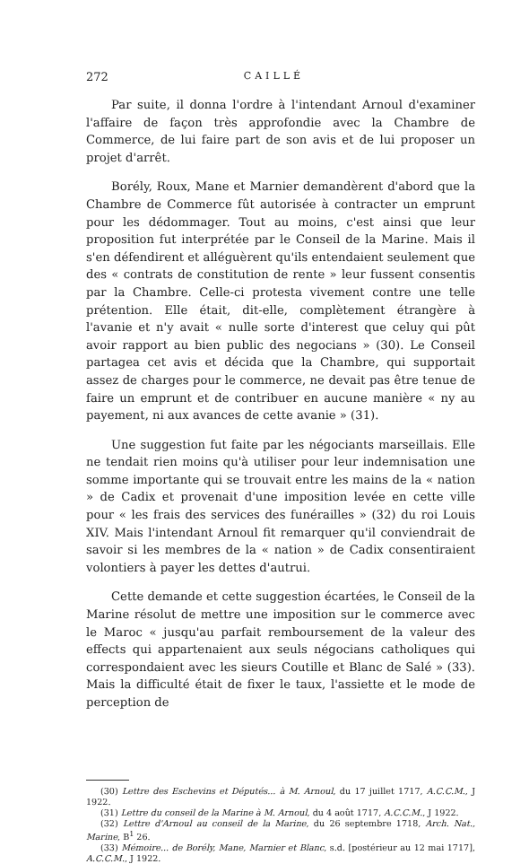272 CAILLÉ
Par suite, il donna l'ordre à l'intendant Arnoul d'examiner l'affaire de façon très approfondie avec la Chambre de Commerce, de lui faire part de son avis et de lui proposer un projet d'arrêt.
Borély, Roux, Mane et Marnier demandèrent d'abord que la Chambre de Commerce fût autorisée à contracter un emprunt pour les dédommager. Tout au moins, c'est ainsi que leur proposition fut interprétée par le Conseil de la Marine. Mais il s'en défendirent et alléguèrent qu'ils entendaient seulement que des « contrats de constitution de rente » leur fussent consentis par la Chambre. Celle-ci protesta vivement contre une telle prétention. Elle était, dit-elle, complètement étrangère à l'avanie et n'y avait « nulle sorte d'interest que celuy qui pût avoir rapport au bien public des negocians » (30). Le Conseil partagea cet avis et décida que la Chambre, qui supportait assez de charges pour le commerce, ne devait pas être tenue de faire un emprunt et de contribuer en aucune manière « ny au payement, ni aux avances de cette avanie » (31).
Une suggestion fut faite par les négociants marseillais. Elle ne tendait rien moins qu'à utiliser pour leur indemnisation une somme importante qui se trouvait entre les mains de la « nation » de Cadix et provenait d'une imposition levée en cette ville pour « les frais des services des funérailles » (32) du roi Louis XIV. Mais l'intendant Arnoul fit remarquer qu'il conviendrait de savoir si les membres de la « nation » de Cadix consentiraient volontiers à payer les dettes d'autrui.
Cette demande et cette suggestion écartées, le Conseil de la Marine résolut de mettre une imposition sur le commerce avec le Maroc « jusqu'au parfait remboursement de la valeur des effects qui appartenaient aux seuls négocians catholiques qui correspondaient avec les sieurs Coutille et Blanc de Salé » (33). Mais la difficulté était de fixer le taux, l'assiette et le mode de perception de
(30) Lettre des Eschevins et Députés... à M. Arnoul, du 17 juillet 1717, A.C.C.M., J 1922.
(31) Lettre du conseil de la Marine à M. Arnoul, du 4 août 1717, A.C.C.M., J 1922.
(32) Lettre d'Arnoul au conseil de la Marine, du 26 septembre 1718, Arch. Nat., Marine, B<sup>1</sup> 26.
(33) Mémoire... de Borély, Mane, Marnier et Blanc, s.d. [postérieur au 12 mai 1717], A.C.C.M., J 1922.